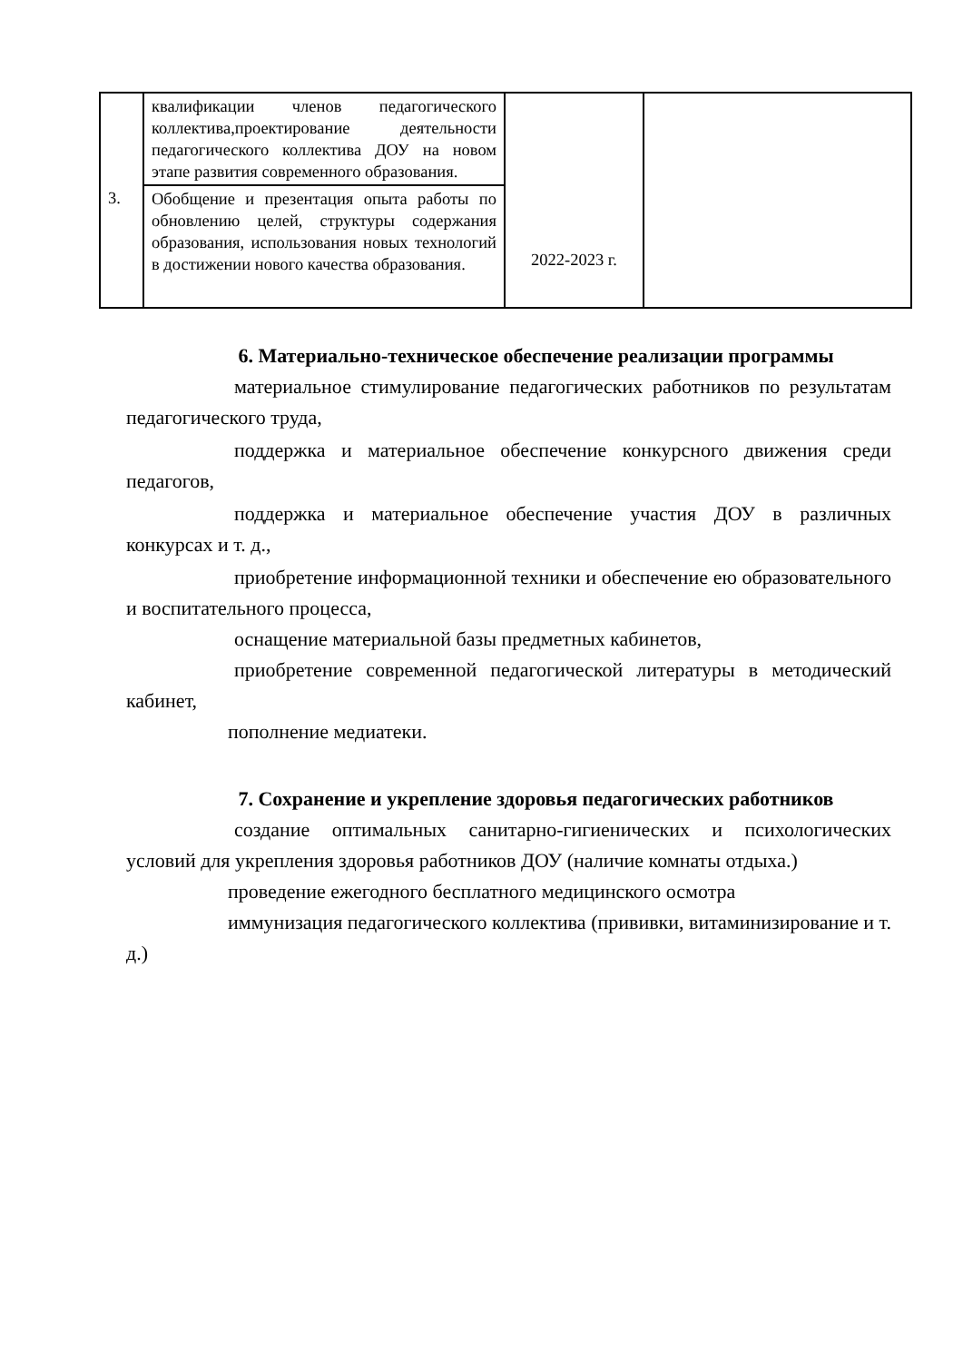| | квалификации членов педагогического коллектива,проектирование деятельности педагогического коллектива ДОУ на новом этапе развития современного образования. | 2022-2023 г. | |
| 3. | Обобщение и презентация опыта работы по обновлению целей, структуры содержания образования, использования новых технологий в достижении нового качества образования. | | |
6. Материально-техническое обеспечение реализации программы
материальное стимулирование педагогических работников по результатам педагогического труда,
поддержка и материальное обеспечение конкурсного движения среди педагогов,
поддержка и материальное обеспечение участия ДОУ в различных конкурсах и т. д.,
приобретение информационной техники и обеспечение ею образовательного и воспитательного процесса,
оснащение материальной базы предметных кабинетов,
приобретение современной педагогической литературы в методический кабинет,
пополнение медиатеки.
7. Сохранение и укрепление здоровья педагогических работников
создание оптимальных санитарно-гигиенических и психологических условий для укрепления здоровья работников ДОУ (наличие комнаты отдыха.)
проведение ежегодного бесплатного медицинского осмотра
иммунизация педагогического коллектива (прививки, витаминизирование и т. д.)